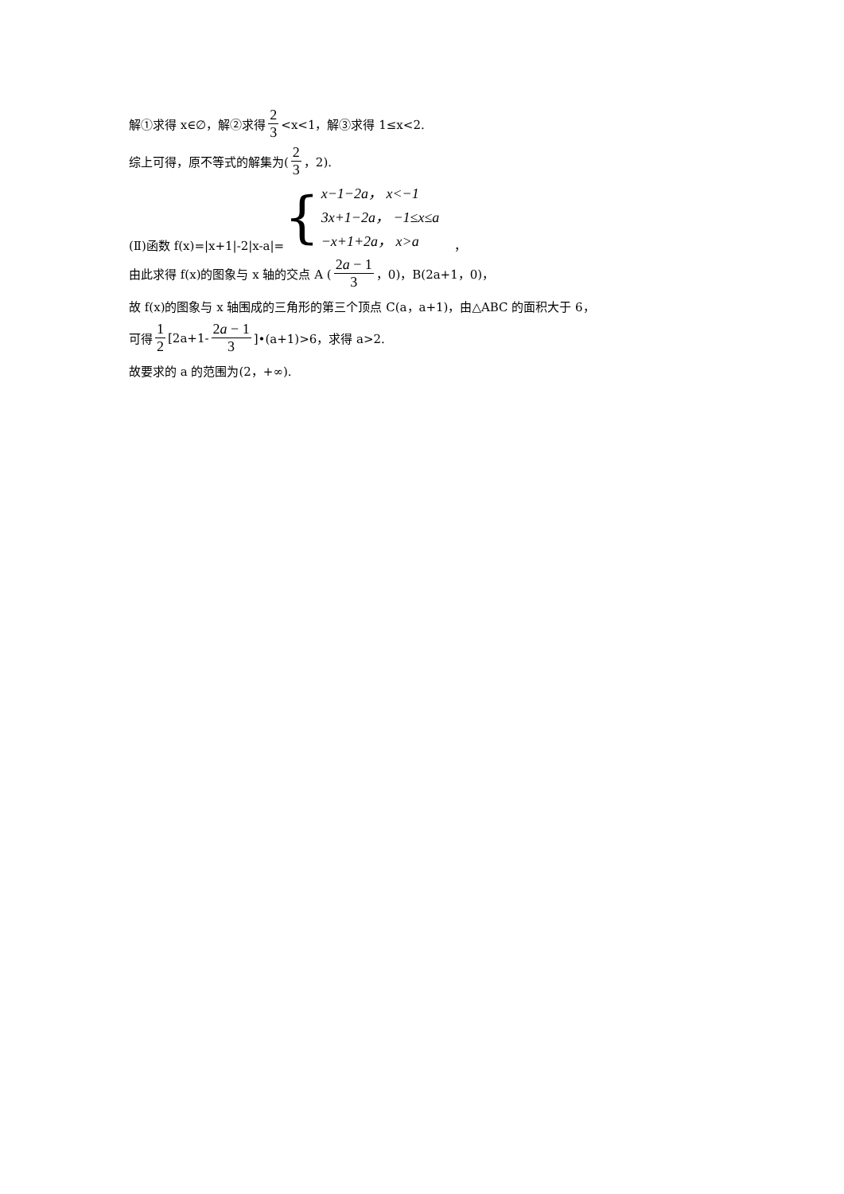解①求得 x∈∅，解②求得 2 3 <x<1，解③求得 1≤x<2.
综上可得，原不等式的解集为(2 3 ，2).
(Ⅱ)函数 f(x)=|x+1|-2|x-a|= { x−1−2a， x<−1
3x+1−2a， −1≤x≤a
−x+1+2a， x>a ，
由此求得 f(x)的图象与 x 轴的交点 A (2a − 1 3 ，0)，B(2a+1，0)，
故 f(x)的图象与 x 轴围成的三角形的第三个顶点 C(a，a+1)，由△ABC 的面积大于 6，
可得 1 2 [2a+1- 2a − 1 3]•(a+1)>6，求得 a>2.
故要求的 a 的范围为(2，+∞).